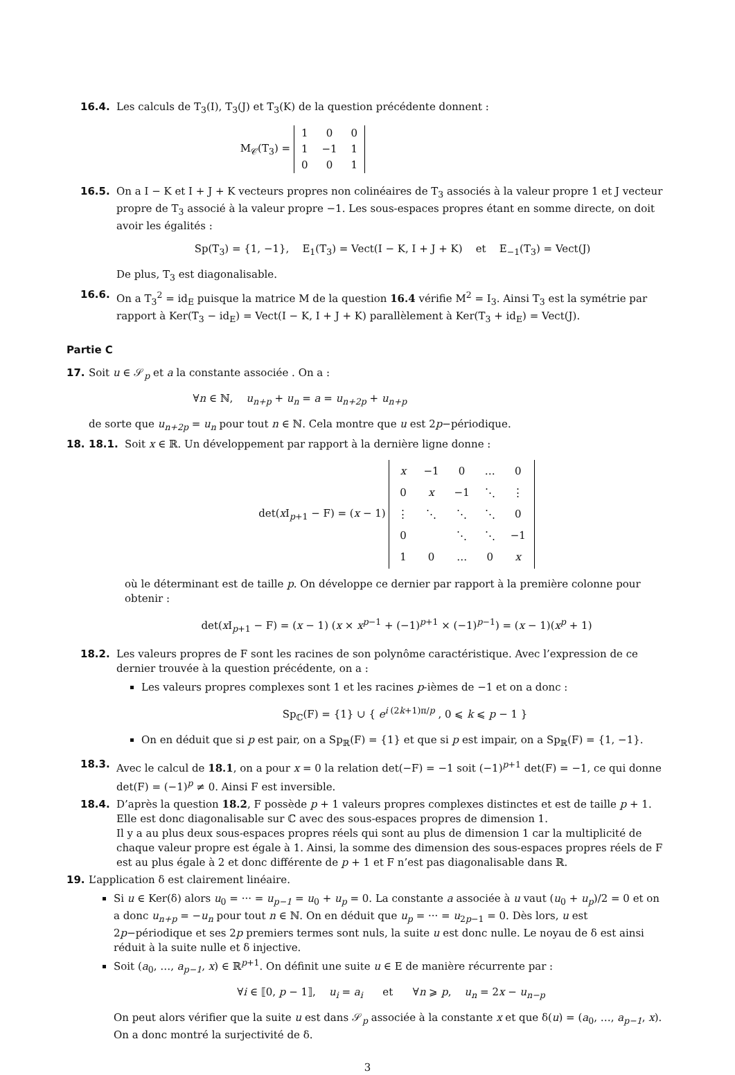16.4. Les calculs de T<sub>3</sub>(I), T<sub>3</sub>(J) et T<sub>3</sub>(K) de la question précédente donnent :
M<sub>𝒞</sub>(T<sub>3</sub>) =
| 1 | 0 | 0 |
| 1 | −1 | 1 |
| 0 | 0 | 1 |
16.5. On a I − K et I + J + K vecteurs propres non colinéaires de T<sub>3</sub> associés à la valeur propre 1 et J vecteur propre de T<sub>3</sub> associé à la valeur propre −1. Les sous-espaces propres étant en somme directe, on doit avoir les égalités :
Sp(T<sub>3</sub>) = {1, −1}, E<sub>1</sub>(T<sub>3</sub>) = Vect(I − K, I + J + K) et E<sub>−1</sub>(T<sub>3</sub>) = Vect(J)
De plus, T<sub>3</sub> est diagonalisable.
16.6. On a T<sub>3</sub><sup>2</sup> = id<sub>E</sub> puisque la matrice M de la question 16.4 vérifie M<sup>2</sup> = I<sub>3</sub>. Ainsi T<sub>3</sub> est la symétrie par rapport à Ker(T<sub>3</sub> − id<sub>E</sub>) = Vect(I − K, I + J + K) parallèlement à Ker(T<sub>3</sub> + id<sub>E</sub>) = Vect(J).
Partie C
17. Soit u ∈ 𝒮<sub>p</sub> et a la constante associée . On a :
∀n ∈ ℕ, u<sub>n+p</sub> + u<sub>n</sub> = a = u<sub>n+2p</sub> + u<sub>n+p</sub>
de sorte que u<sub>n+2p</sub> = u<sub>n</sub> pour tout n ∈ ℕ. Cela montre que u est 2p−périodique.
18. 18.1. Soit x ∈ ℝ. Un développement par rapport à la dernière ligne donne :
det(x I<sub>p+1</sub> − F) = (x − 1)
| x | −1 | 0 | … | 0 |
| 0 | x | −1 | ⋱ | ⋮ |
| ⋮ | ⋱ | ⋱ | ⋱ | 0 |
| 0 | | ⋱ | ⋱ | −1 |
| 1 | 0 | … | 0 | x |
où le déterminant est de taille p. On développe ce dernier par rapport à la première colonne pour obtenir :
det(x I<sub>p+1</sub> − F) = (x − 1) (x × x<sup>p−1</sup> + (−1)<sup>p+1</sup> × (−1)<sup>p−1</sup>) = (x − 1)(x<sup>p</sup> + 1)
18.2. Les valeurs propres de F sont les racines de son polynôme caractéristique. Avec l’expression de ce dernier trouvée à la question précédente, on a :
Les valeurs propres complexes sont 1 et les racines p-ièmes de −1 et on a donc :
Sp<sub>ℂ</sub>(F) = {1} ∪ { e<sup>i (2k+1)π/p</sup> , 0 ⩽ k ⩽ p − 1 }
On en déduit que si p est pair, on a Sp<sub>ℝ</sub>(F) = {1} et que si p est impair, on a Sp<sub>ℝ</sub>(F) = {1, −1}.
18.3. Avec le calcul de 18.1, on a pour x = 0 la relation det(−F) = −1 soit (−1)<sup>p+1</sup> det(F) = −1, ce qui donne det(F) = (−1)<sup>p</sup> ≠ 0. Ainsi F est inversible.
18.4. D’après la question 18.2, F possède p + 1 valeurs propres complexes distinctes et est de taille p + 1. Elle est donc diagonalisable sur ℂ avec des sous-espaces propres de dimension 1.
Il y a au plus deux sous-espaces propres réels qui sont au plus de dimension 1 car la multiplicité de chaque valeur propre est égale à 1. Ainsi, la somme des dimension des sous-espaces propres réels de F est au plus égale à 2 et donc différente de p + 1 et F n’est pas diagonalisable dans ℝ.
19. L’application δ est clairement linéaire.
Si u ∈ Ker(δ) alors u<sub>0</sub> = ··· = u<sub>p−1</sub> = u<sub>0</sub> + u<sub>p</sub> = 0. La constante a associée à u vaut (u<sub>0</sub> + u<sub>p</sub>)/2 = 0 et on a donc u<sub>n+p</sub> = −u<sub>n</sub> pour tout n ∈ ℕ. On en déduit que u<sub>p</sub> = ··· = u<sub>2p−1</sub> = 0. Dès lors, u est 2p−périodique et ses 2p premiers termes sont nuls, la suite u est donc nulle. Le noyau de δ est ainsi réduit à la suite nulle et δ injective.
Soit (a<sub>0</sub>, …, a<sub>p−1</sub>, x) ∈ ℝ<sup>p+1</sup>. On définit une suite u ∈ E de manière récurrente par :
∀i ∈ ⟦0, p − 1⟧, u<sub>i</sub> = a<sub>i</sub> et ∀n ⩾ p, u<sub>n</sub> = 2x − u<sub>n−p</sub>
On peut alors vérifier que la suite u est dans 𝒮<sub>p</sub> associée à la constante x et que δ(u) = (a<sub>0</sub>, …, a<sub>p−1</sub>, x). On a donc montré la surjectivité de δ.
3